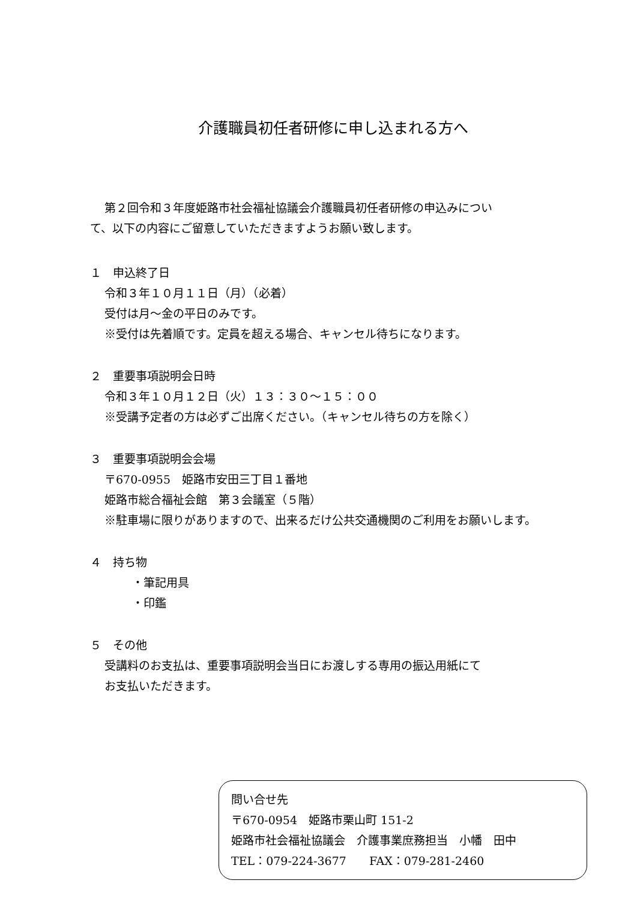介護職員初任者研修に申し込まれる方へ
第２回令和３年度姫路市社会福祉協議会介護職員初任者研修の申込みについ
て、以下の内容にご留意していただきますようお願い致します。
１　申込終了日
令和３年１０月１１日（月）（必着）
受付は月～金の平日のみです。
※受付は先着順です。定員を超える場合、キャンセル待ちになります。
２　重要事項説明会日時
令和３年１０月１２日（火）１３：３０～１５：００
※受講予定者の方は必ずご出席ください。（キャンセル待ちの方を除く）
３　重要事項説明会会場
〒670-0955　姫路市安田三丁目１番地
姫路市総合福祉会館　第３会議室（５階）
※駐車場に限りがありますので、出来るだけ公共交通機関のご利用をお願いします。
４　持ち物
・筆記用具
・印鑑
５　その他
受講料のお支払は、重要事項説明会当日にお渡しする専用の振込用紙にて
お支払いただきます。
問い合せ先
〒670-0954　姫路市栗山町 151-2
姫路市社会福祉協議会　介護事業庶務担当　小幡　田中
TEL：079-224-3677　　FAX：079-281-2460